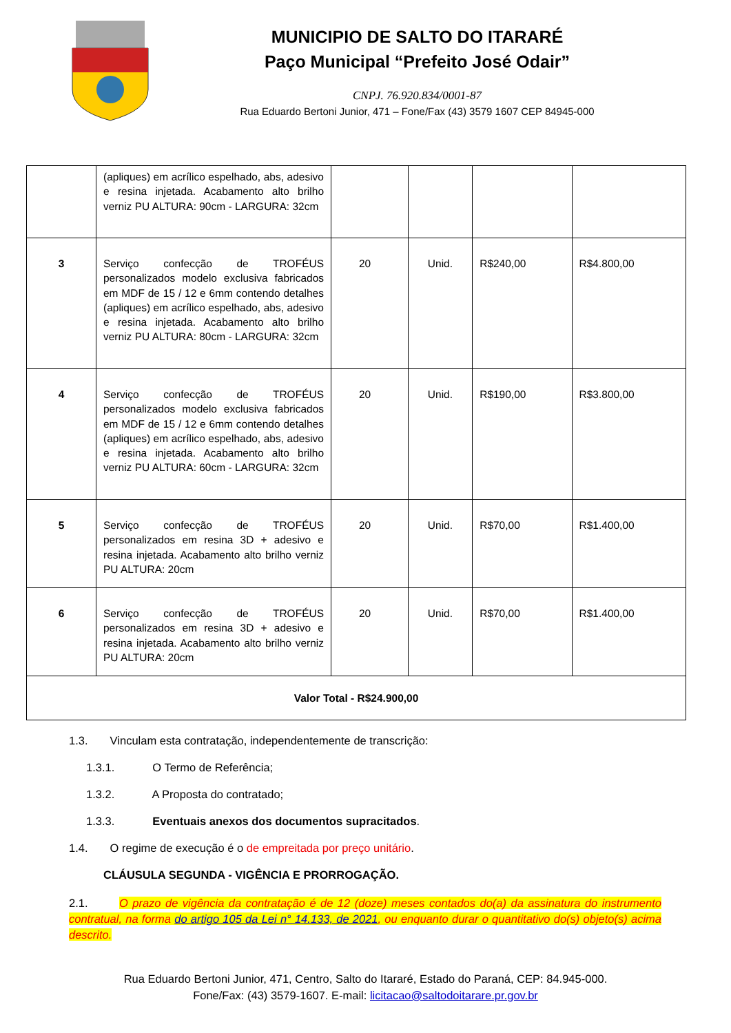MUNICIPIO DE SALTO DO ITARARÉ
Paço Municipal “Prefeito José Odair”
CNPJ. 76.920.834/0001-87
Rua Eduardo Bertoni Junior, 471 – Fone/Fax (43) 3579 1607 CEP 84945-000
| | (apliques) em acrílico espelhado, abs, adesivo e resina injetada. Acabamento alto brilho verniz PU ALTURA: 90cm - LARGURA: 32cm | | | | |
| 3 | Serviço confecção de TROFÉUS personalizados modelo exclusiva fabricados em MDF de 15 / 12 e 6mm contendo detalhes (apliques) em acrílico espelhado, abs, adesivo e resina injetada. Acabamento alto brilho verniz PU ALTURA: 80cm - LARGURA: 32cm | 20 | Unid. | R$240,00 | R$4.800,00 |
| 4 | Serviço confecção de TROFÉUS personalizados modelo exclusiva fabricados em MDF de 15 / 12 e 6mm contendo detalhes (apliques) em acrílico espelhado, abs, adesivo e resina injetada. Acabamento alto brilho verniz PU ALTURA: 60cm - LARGURA: 32cm | 20 | Unid. | R$190,00 | R$3.800,00 |
| 5 | Serviço confecção de TROFÉUS personalizados em resina 3D + adesivo e resina injetada. Acabamento alto brilho verniz PU ALTURA: 20cm | 20 | Unid. | R$70,00 | R$1.400,00 |
| 6 | Serviço confecção de TROFÉUS personalizados em resina 3D + adesivo e resina injetada. Acabamento alto brilho verniz PU ALTURA: 20cm | 20 | Unid. | R$70,00 | R$1.400,00 |
| Valor Total - R$24.900,00 | | | | | |
1.3. Vinculam esta contratação, independentemente de transcrição:
1.3.1. O Termo de Referência;
1.3.2. A Proposta do contratado;
1.3.3. Eventuais anexos dos documentos supracitados.
1.4. O regime de execução é o de empreitada por preço unitário.
CLÁUSULA SEGUNDA - VIGÊNCIA E PRORROGAÇÃO.
2.1. O prazo de vigência da contratação é de 12 (doze) meses contados do(a) da assinatura do instrumento contratual, na forma do artigo 105 da Lei n° 14.133, de 2021, ou enquanto durar o quantitativo do(s) objeto(s) acima descrito.
Rua Eduardo Bertoni Junior, 471, Centro, Salto do Itararé, Estado do Paraná, CEP: 84.945-000.
Fone/Fax: (43) 3579-1607. E-mail: licitacao@saltodoitarare.pr.gov.br